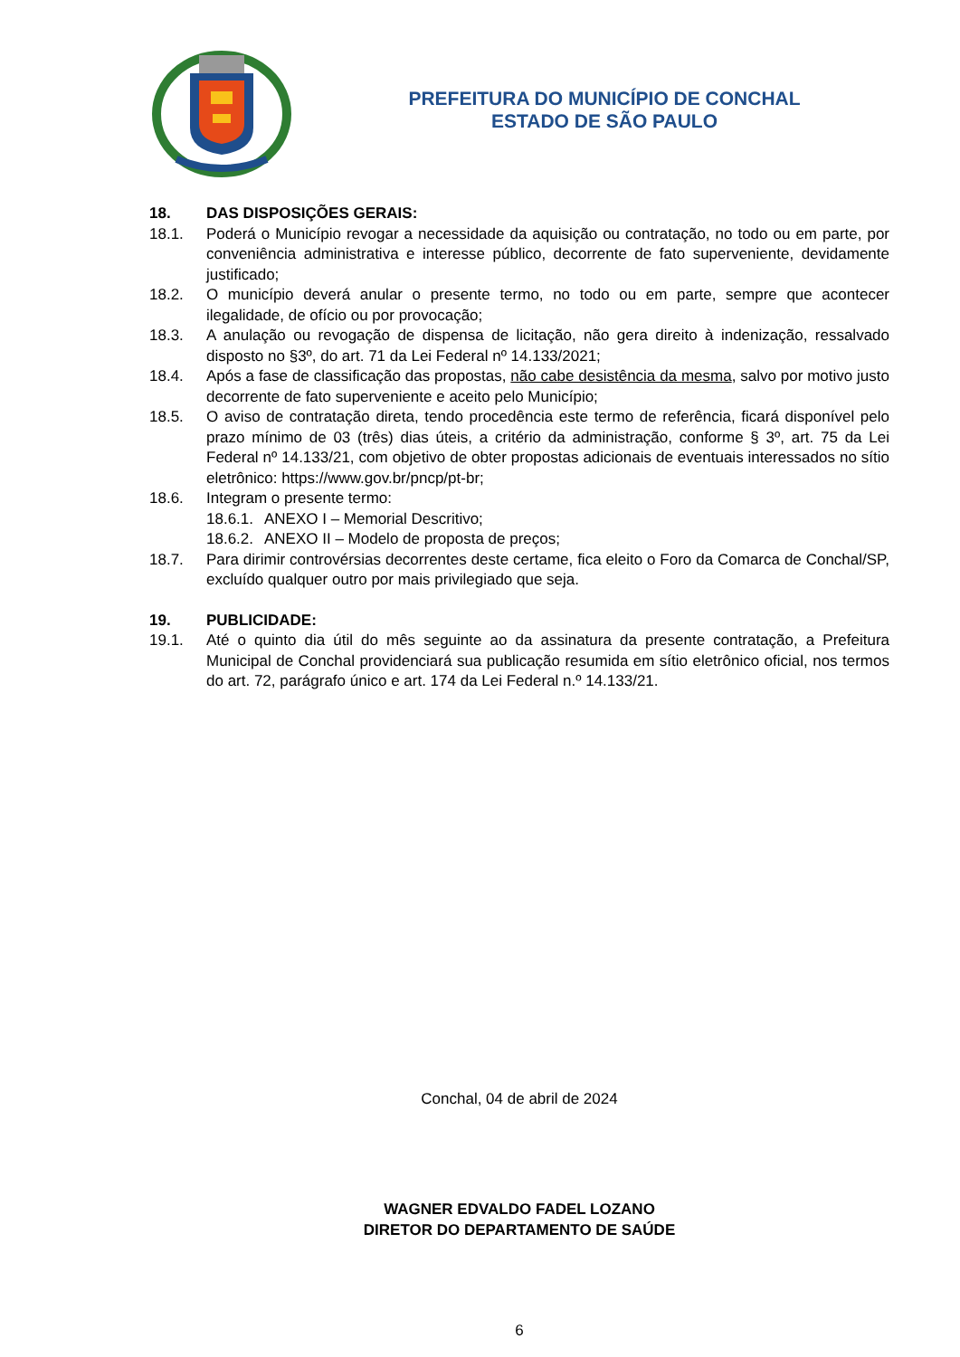PREFEITURA DO MUNICÍPIO DE CONCHAL
ESTADO DE SÃO PAULO
18. DAS DISPOSIÇÕES GERAIS:
18.1. Poderá o Município revogar a necessidade da aquisição ou contratação, no todo ou em parte, por conveniência administrativa e interesse público, decorrente de fato superveniente, devidamente justificado;
18.2. O município deverá anular o presente termo, no todo ou em parte, sempre que acontecer ilegalidade, de ofício ou por provocação;
18.3. A anulação ou revogação de dispensa de licitação, não gera direito à indenização, ressalvado disposto no §3º, do art. 71 da Lei Federal nº 14.133/2021;
18.4. Após a fase de classificação das propostas, não cabe desistência da mesma, salvo por motivo justo decorrente de fato superveniente e aceito pelo Município;
18.5. O aviso de contratação direta, tendo procedência este termo de referência, ficará disponível pelo prazo mínimo de 03 (três) dias úteis, a critério da administração, conforme § 3º, art. 75 da Lei Federal nº 14.133/21, com objetivo de obter propostas adicionais de eventuais interessados no sítio eletrônico: https://www.gov.br/pncp/pt-br;
18.6. Integram o presente termo:
18.6.1. ANEXO I – Memorial Descritivo;
18.6.2. ANEXO II – Modelo de proposta de preços;
18.7. Para dirimir controvérsias decorrentes deste certame, fica eleito o Foro da Comarca de Conchal/SP, excluído qualquer outro por mais privilegiado que seja.
19. PUBLICIDADE:
19.1. Até o quinto dia útil do mês seguinte ao da assinatura da presente contratação, a Prefeitura Municipal de Conchal providenciará sua publicação resumida em sítio eletrônico oficial, nos termos do art. 72, parágrafo único e art. 174 da Lei Federal n.º 14.133/21.
Conchal, 04 de abril de 2024
WAGNER EDVALDO FADEL LOZANO
DIRETOR DO DEPARTAMENTO DE SAÚDE
6